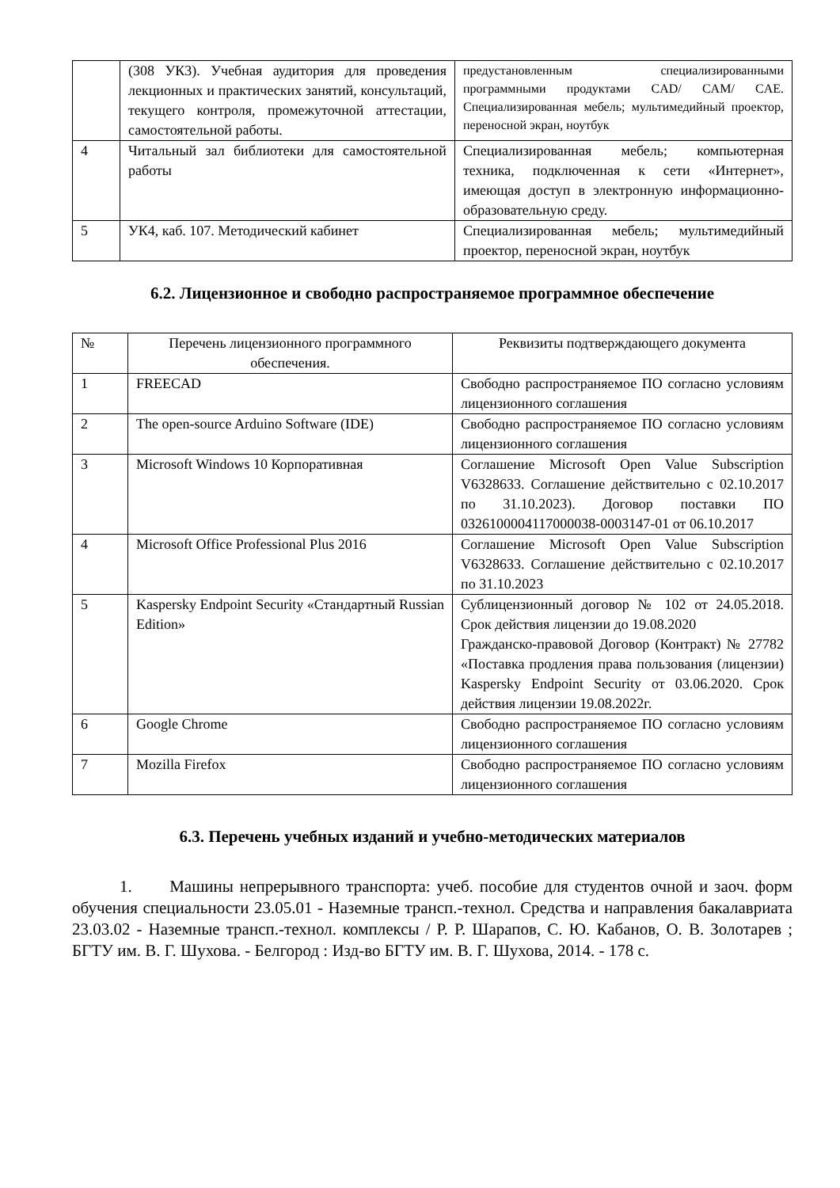| | (308 УК3). Учебная аудитория для проведения лекционных и практических занятий, консультаций, текущего контроля, промежуточной аттестации, самостоятельной работы. | предустановленным специализированными программными продуктами CAD/ CAM/ CAE. Специализированная мебель; мультимедийный проектор, переносной экран, ноутбук |
| 4 | Читальный зал библиотеки для самостоятельной работы | Специализированная мебель; компьютерная техника, подключенная к сети «Интернет», имеющая доступ в электронную информационно-образовательную среду. |
| 5 | УК4, каб. 107. Методический кабинет | Специализированная мебель; мультимедийный проектор, переносной экран, ноутбук |
6.2. Лицензионное и свободно распространяемое программное обеспечение
| № | Перечень лицензионного программного обеспечения. | Реквизиты подтверждающего документа |
| --- | --- | --- |
| 1 | FREECAD | Свободно распространяемое ПО согласно условиям лицензионного соглашения |
| 2 | The open-source Arduino Software (IDE) | Свободно распространяемое ПО согласно условиям лицензионного соглашения |
| 3 | Microsoft Windows 10 Корпоративная | Соглашение Microsoft Open Value Subscription V6328633. Соглашение действительно с 02.10.2017 по 31.10.2023). Договор поставки ПО 0326100004117000038-0003147-01 от 06.10.2017 |
| 4 | Microsoft Office Professional Plus 2016 | Соглашение Microsoft Open Value Subscription V6328633. Соглашение действительно с 02.10.2017 по 31.10.2023 |
| 5 | Kaspersky Endpoint Security «Стандартный Russian Edition» | Сублицензионный договор № 102 от 24.05.2018. Срок действия лицензии до 19.08.2020 Гражданско-правовой Договор (Контракт) № 27782 «Поставка продления права пользования (лицензии) Kaspersky Endpoint Security от 03.06.2020. Срок действия лицензии 19.08.2022г. |
| 6 | Google Chrome | Свободно распространяемое ПО согласно условиям лицензионного соглашения |
| 7 | Mozilla Firefox | Свободно распространяемое ПО согласно условиям лицензионного соглашения |
6.3. Перечень учебных изданий и учебно-методических материалов
1. Машины непрерывного транспорта: учеб. пособие для студентов очной и заоч. форм обучения специальности 23.05.01 - Наземные трансп.-технол. Средства и направления бакалавриата 23.03.02 - Наземные трансп.-технол. комплексы / Р. Р. Шарапов, С. Ю. Кабанов, О. В. Золотарев ; БГТУ им. В. Г. Шухова. - Белгород : Изд-во БГТУ им. В. Г. Шухова, 2014. - 178 с.